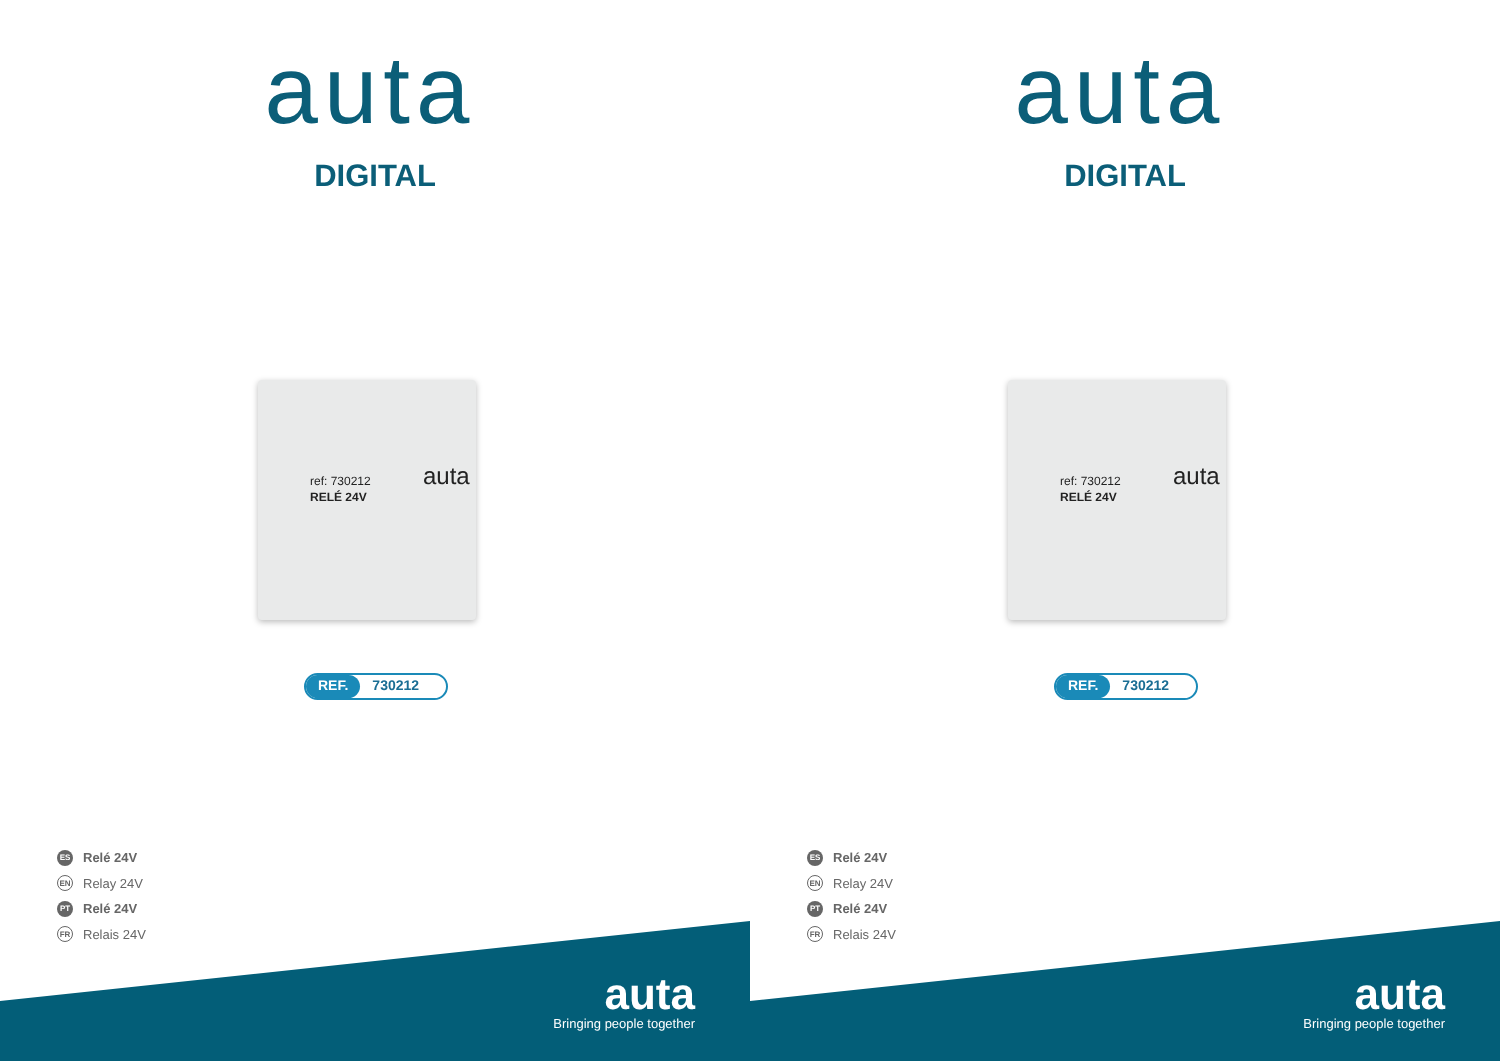auta
DIGITAL
ref: 730212
RELÉ 24V
auta
REF. 730212
ES Relé 24V
EN Relay 24V
PT Relé 24V
FR Relais 24V
auta
Bringing people together
auta
DIGITAL
ref: 730212
RELÉ 24V
auta
REF. 730212
ES Relé 24V
EN Relay 24V
PT Relé 24V
FR Relais 24V
auta
Bringing people together